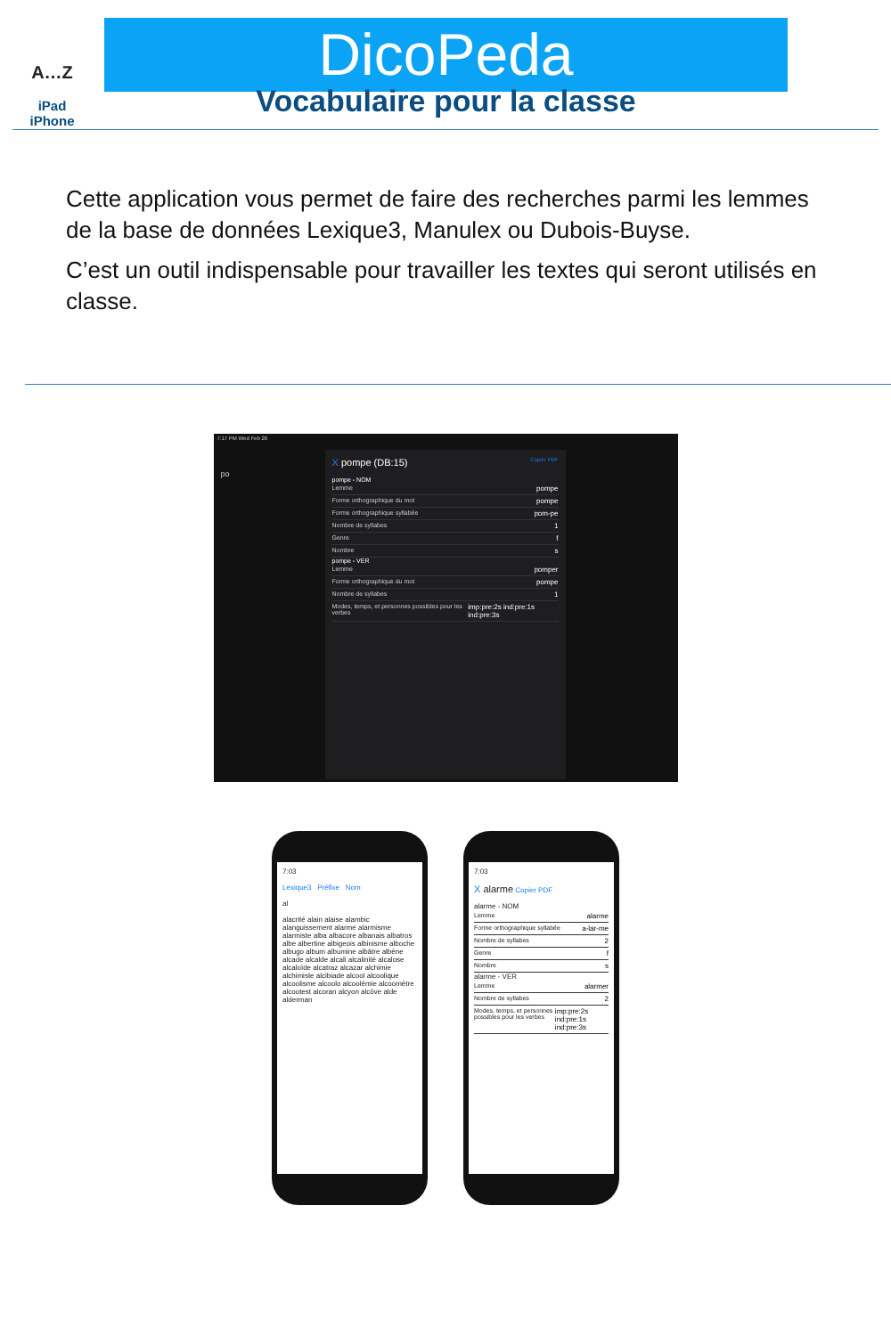A…Z
iPad
iPhone
DicoPeda
Vocabulaire pour la classe
Cette application vous permet de faire des recherches parmi les lemmes de la base de données Lexique3, Manulex ou Dubois-Buyse.
C’est un outil indispensable pour travailler les textes qui seront utilisés en classe.
7:17 PM Wed Feb 26
po
X pompe (DB:15) Copier PDF
pompe - NOM
Lemme pompe
Forme orthographique du mot pompe
Forme orthographique syllabée pom-pe
Nombre de syllabes 1
Genre f
Nombre s
pompe - VER
Lemme pomper
Forme orthographique du mot pompe
Nombre de syllabes 1
Modes, temps, et personnes possibles pour les verbes imp:pre:2s ind:pre:1s ind:pre:3s
7:03
Lexique3 Préfixe Nom
al
alacrité alain alaise alambic alanguissement alarme alarmisme alarmiste alba albacore albanais albatros albe albertine albigeois albinisme alboche albugo album albumine albâtre albène alcade alcalde alcali alcalinité alcalose alcaloïde alcatraz alcazar alchimie alchimiste alcibiade alcool alcoolique alcoolisme alcoolo alcoolémie alcoomètre alcootest alcoran alcyon alcôve alde alderman
7:03
X alarme Copier PDF
alarme - NOM
Lemme alarme
Forme orthographique syllabée a-lar-me
Nombre de syllabes 2
Genre f
Nombre s
alarme - VER
Lemme alarmer
Nombre de syllabes 2
Modes, temps, et personnes possibles pour les verbes imp:pre:2s ind:pre:1s ind:pre:3s